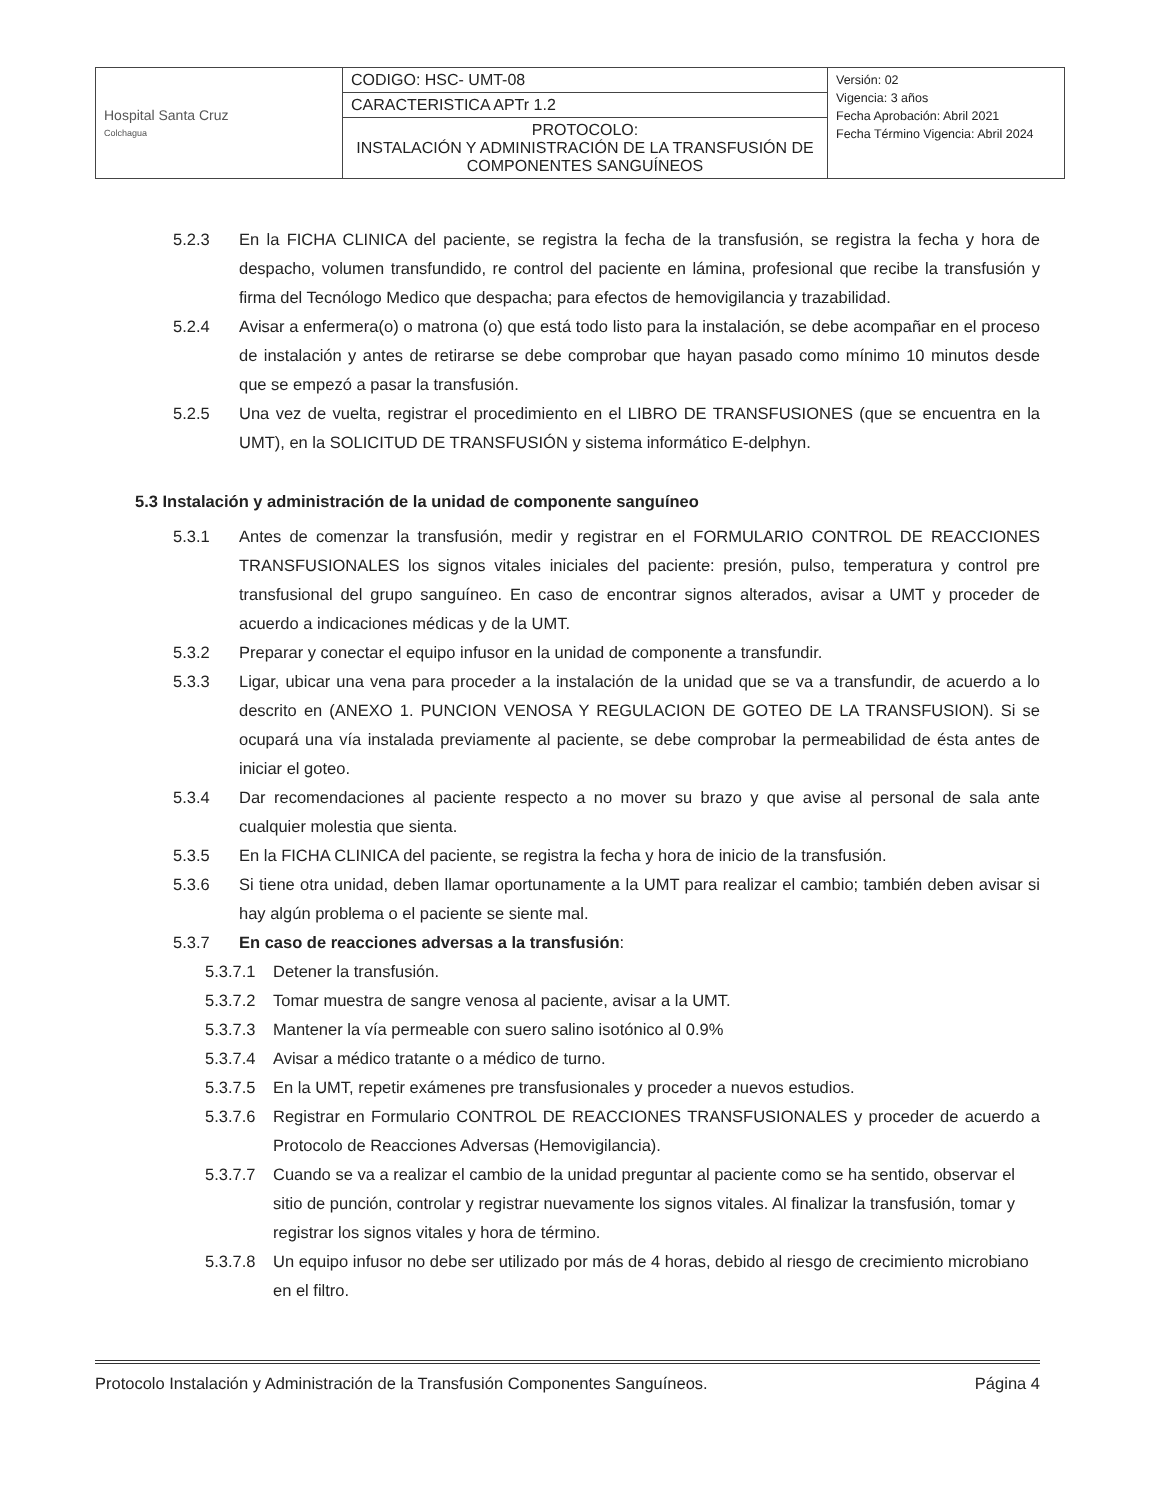| Hospital Santa Cruz Colchagua | CODIGO: HSC- UMT-08 | Versión: 02 Vigencia: 3 años Fecha Aprobación: Abril 2021 Fecha Término Vigencia: Abril 2024 |
| | CARACTERISTICA APTr 1.2 | |
| | PROTOCOLO: INSTALACIÓN Y ADMINISTRACIÓN DE LA TRANSFUSIÓN DE COMPONENTES SANGUÍNEOS | |
5.2.3 En la FICHA CLINICA del paciente, se registra la fecha de la transfusión, se registra la fecha y hora de despacho, volumen transfundido, re control del paciente en lámina, profesional que recibe la transfusión y firma del Tecnólogo Medico que despacha; para efectos de hemovigilancia y trazabilidad.
5.2.4 Avisar a enfermera(o) o matrona (o) que está todo listo para la instalación, se debe acompañar en el proceso de instalación y antes de retirarse se debe comprobar que hayan pasado como mínimo 10 minutos desde que se empezó a pasar la transfusión.
5.2.5 Una vez de vuelta, registrar el procedimiento en el LIBRO DE TRANSFUSIONES (que se encuentra en la UMT), en la SOLICITUD DE TRANSFUSIÓN y sistema informático E-delphyn.
5.3 Instalación y administración de la unidad de componente sanguíneo
5.3.1 Antes de comenzar la transfusión, medir y registrar en el FORMULARIO CONTROL DE REACCIONES TRANSFUSIONALES los signos vitales iniciales del paciente: presión, pulso, temperatura y control pre transfusional del grupo sanguíneo. En caso de encontrar signos alterados, avisar a UMT y proceder de acuerdo a indicaciones médicas y de la UMT.
5.3.2 Preparar y conectar el equipo infusor en la unidad de componente a transfundir.
5.3.3 Ligar, ubicar una vena para proceder a la instalación de la unidad que se va a transfundir, de acuerdo a lo descrito en (ANEXO 1. PUNCION VENOSA Y REGULACION DE GOTEO DE LA TRANSFUSION). Si se ocupará una vía instalada previamente al paciente, se debe comprobar la permeabilidad de ésta antes de iniciar el goteo.
5.3.4 Dar recomendaciones al paciente respecto a no mover su brazo y que avise al personal de sala ante cualquier molestia que sienta.
5.3.5 En la FICHA CLINICA del paciente, se registra la fecha y hora de inicio de la transfusión.
5.3.6 Si tiene otra unidad, deben llamar oportunamente a la UMT para realizar el cambio; también deben avisar si hay algún problema o el paciente se siente mal.
5.3.7 En caso de reacciones adversas a la transfusión:
5.3.7.1 Detener la transfusión.
5.3.7.2 Tomar muestra de sangre venosa al paciente, avisar a la UMT.
5.3.7.3 Mantener la vía permeable con suero salino isotónico al 0.9%
5.3.7.4 Avisar a médico tratante o a médico de turno.
5.3.7.5 En la UMT, repetir exámenes pre transfusionales y proceder a nuevos estudios.
5.3.7.6 Registrar en Formulario CONTROL DE REACCIONES TRANSFUSIONALES y proceder de acuerdo a Protocolo de Reacciones Adversas (Hemovigilancia).
5.3.7.7 Cuando se va a realizar el cambio de la unidad preguntar al paciente como se ha sentido, observar el sitio de punción, controlar y registrar nuevamente los signos vitales. Al finalizar la transfusión, tomar y registrar los signos vitales y hora de término.
5.3.7.8 Un equipo infusor no debe ser utilizado por más de 4 horas, debido al riesgo de crecimiento microbiano en el filtro.
Protocolo Instalación y Administración de la Transfusión Componentes Sanguíneos. Página 4